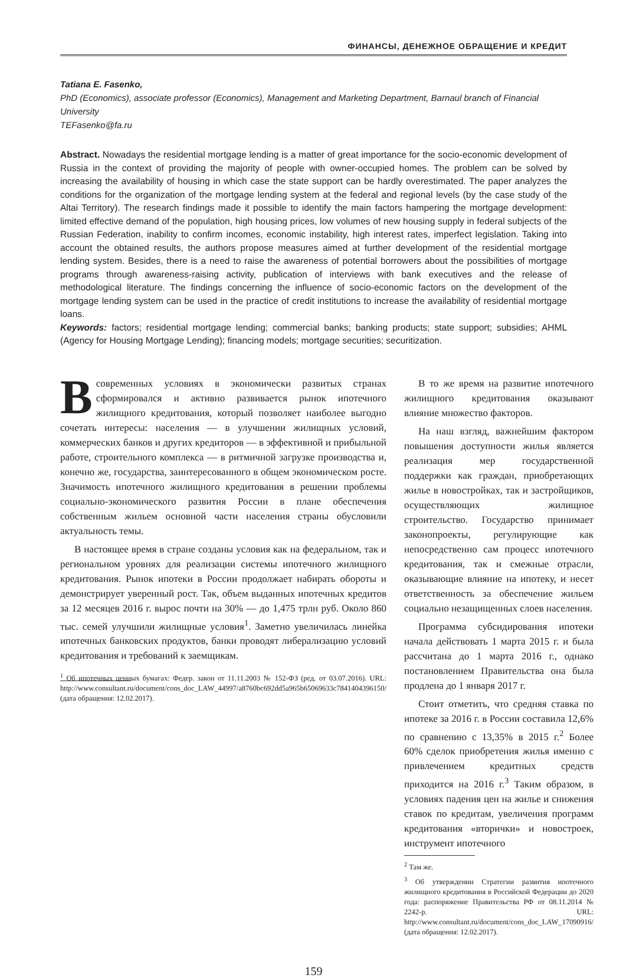ФИНАНСЫ, ДЕНЕЖНОЕ ОБРАЩЕНИЕ И КРЕДИТ
Tatiana E. Fasenko,
PhD (Economics), associate professor (Economics), Management and Marketing Department, Barnaul branch of Financial University
TEFasenko@fa.ru
Abstract. Nowadays the residential mortgage lending is a matter of great importance for the socio-economic development of Russia in the context of providing the majority of people with owner-occupied homes. The problem can be solved by increasing the availability of housing in which case the state support can be hardly overestimated. The paper analyzes the conditions for the organization of the mortgage lending system at the federal and regional levels (by the case study of the Altai Territory). The research findings made it possible to identify the main factors hampering the mortgage development: limited effective demand of the population, high housing prices, low volumes of new housing supply in federal subjects of the Russian Federation, inability to confirm incomes, economic instability, high interest rates, imperfect legislation. Taking into account the obtained results, the authors propose measures aimed at further development of the residential mortgage lending system. Besides, there is a need to raise the awareness of potential borrowers about the possibilities of mortgage programs through awareness-raising activity, publication of interviews with bank executives and the release of methodological literature. The findings concerning the influence of socio-economic factors on the development of the mortgage lending system can be used in the practice of credit institutions to increase the availability of residential mortgage loans.
Keywords: factors; residential mortgage lending; commercial banks; banking products; state support; subsidies; AHML (Agency for Housing Mortgage Lending); financing models; mortgage securities; securitization.
В современных условиях в экономически развитых странах сформировался и активно развивается рынок ипотечного жилищного кредитования, который позволяет наиболее выгодно сочетать интересы: населения — в улучшении жилищных условий, коммерческих банков и других кредиторов — в эффективной и прибыльной работе, строительного комплекса — в ритмичной загрузке производства и, конечно же, государства, заинтересованного в общем экономическом росте. Значимость ипотечного жилищного кредитования в решении проблемы социально-экономического развития России в плане обеспечения собственным жильем основной части населения страны обусловили актуальность темы.
В настоящее время в стране созданы условия как на федеральном, так и региональном уровнях для реализации системы ипотечного жилищного кредитования. Рынок ипотеки в России продолжает набирать обороты и демонстрирует уверенный рост. Так, объем выданных ипотечных кредитов за 12 месяцев 2016 г. вырос почти на 30% — до 1,475 трлн руб. Около 860 тыс. семей улучшили жилищные условия<sup>1</sup>. Заметно увеличилась линейка ипотечных банковских продуктов, банки проводят либерализацию условий кредитования и требований к заемщикам.
<sup>1</sup> Об ипотечных ценных бумагах: Федер. закон от 11.11.2003 № 152-ФЗ (ред. от 03.07.2016). URL: http://www.consultant.ru/document/cons_doc_LAW_44997/a8760bc692dd5a965b65069633c7841404396150/ (дата обращения: 12.02.2017).
В то же время на развитие ипотечного жилищного кредитования оказывают влияние множество факторов.
На наш взгляд, важнейшим фактором повышения доступности жилья является реализация мер государственной поддержки как граждан, приобретающих жилье в новостройках, так и застройщиков, осуществляющих жилищное строительство. Государство принимает законопроекты, регулирующие как непосредственно сам процесс ипотечного кредитования, так и смежные отрасли, оказывающие влияние на ипотеку, и несет ответственность за обеспечение жильем социально незащищенных слоев населения.
Программа субсидирования ипотеки начала действовать 1 марта 2015 г. и была рассчитана до 1 марта 2016 г., однако постановлением Правительства она была продлена до 1 января 2017 г.
Стоит отметить, что средняя ставка по ипотеке за 2016 г. в России составила 12,6% по сравнению с 13,35% в 2015 г.<sup>2</sup> Более 60% сделок приобретения жилья именно с привлечением кредитных средств приходится на 2016 г.<sup>3</sup> Таким образом, в условиях падения цен на жилье и снижения ставок по кредитам, увеличения программ кредитования «вторички» и новостроек, инструмент ипотечного
<sup>2</sup> Там же.
<sup>3</sup> Об утверждении Стратегии развития ипотечного жилищного кредитования в Российской Федерации до 2020 года: распоряжение Правительства РФ от 08.11.2014 № 2242-р. URL: http://www.consultant.ru/document/cons_doc_LAW_17090916/ (дата обращения: 12.02.2017).
159